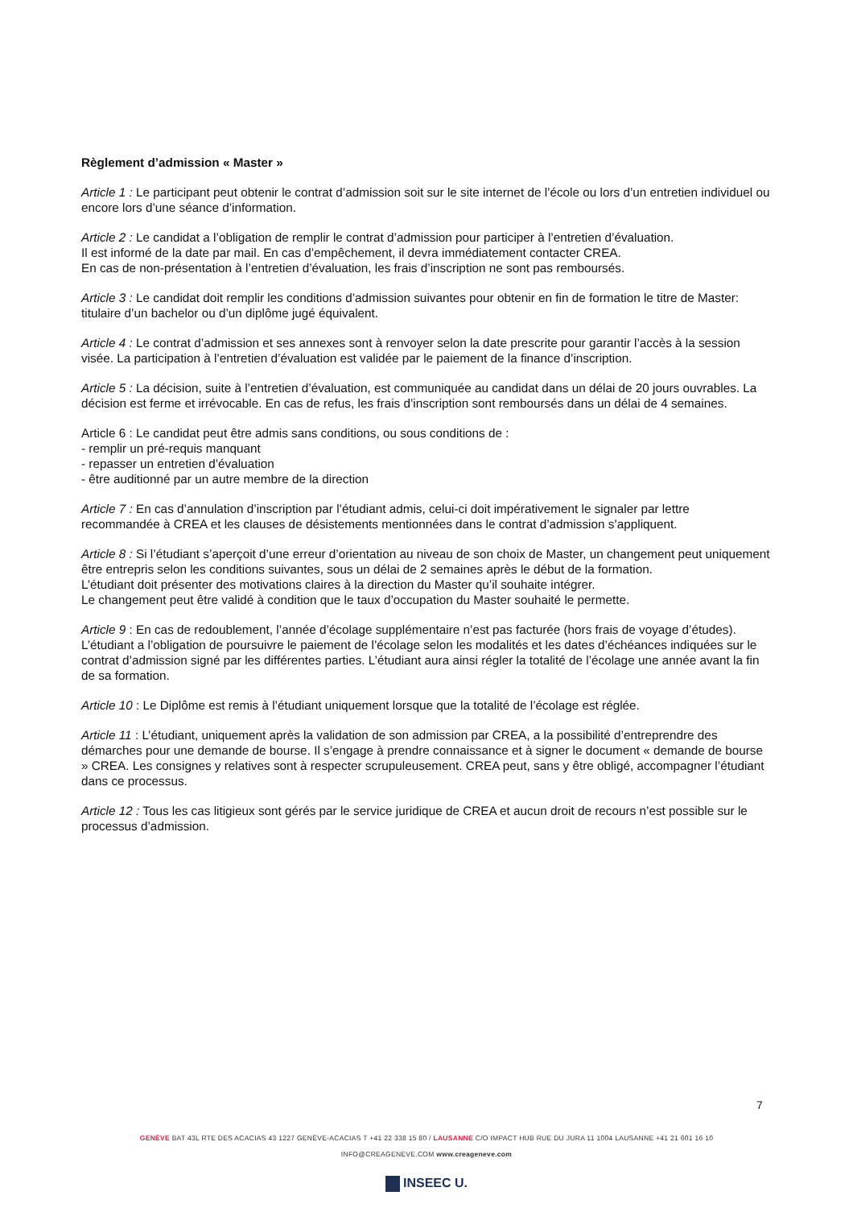Règlement d’admission « Master »
Article 1 : Le participant peut obtenir le contrat d’admission soit sur le site internet de l’école ou lors d’un entretien individuel ou encore lors d’une séance d’information.
Article 2 : Le candidat a l’obligation de remplir le contrat d’admission pour participer à l’entretien d’évaluation.
Il est informé de la date par mail. En cas d’empêchement, il devra immédiatement contacter CREA.
En cas de non-présentation à l’entretien d’évaluation, les frais d’inscription ne sont pas remboursés.
Article 3 : Le candidat doit remplir les conditions d’admission suivantes pour obtenir en fin de formation le titre de Master: titulaire d’un bachelor ou d’un diplôme jugé équivalent.
Article 4 : Le contrat d’admission et ses annexes sont à renvoyer selon la date prescrite pour garantir l’accès à la session visée. La participation à l’entretien d’évaluation est validée par le paiement de la finance d’inscription.
Article 5 : La décision, suite à l’entretien d’évaluation, est communiquée au candidat dans un délai de 20 jours ouvrables. La décision est ferme et irrévocable. En cas de refus, les frais d’inscription sont remboursés dans un délai de 4 semaines.
Article 6 : Le candidat peut être admis sans conditions, ou sous conditions de :
- remplir un pré-requis manquant
- repasser un entretien d’évaluation
- être auditionné par un autre membre de la direction
Article 7 : En cas d’annulation d’inscription par l’étudiant admis, celui-ci doit impérativement le signaler par lettre recommandée à CREA et les clauses de désistements mentionnées dans le contrat d’admission s’appliquent.
Article 8 : Si l’étudiant s’aperçoit d’une erreur d’orientation au niveau de son choix de Master, un changement peut uniquement être entrepris selon les conditions suivantes, sous un délai de 2 semaines après le début de la formation.
L’étudiant doit présenter des motivations claires à la direction du Master qu’il souhaite intégrer.
Le changement peut être validé à condition que le taux d’occupation du Master souhaité le permette.
Article 9 : En cas de redoublement, l’année d’écolage supplémentaire n’est pas facturée (hors frais de voyage d’études). L’étudiant a l’obligation de poursuivre le paiement de l’écolage selon les modalités et les dates d’échéances indiquées sur le contrat d’admission signé par les différentes parties. L’étudiant aura ainsi régler la totalité de l’écolage une année avant la fin de sa formation.
Article 10 : Le Diplôme est remis à l’étudiant uniquement lorsque que la totalité de l’écolage est réglée.
Article 11 : L’étudiant, uniquement après la validation de son admission par CREA, a la possibilité d’entreprendre des démarches pour une demande de bourse. Il s’engage à prendre connaissance et à signer le document « demande de bourse » CREA. Les consignes y relatives sont à respecter scrupuleusement. CREA peut, sans y être obligé, accompagner l’étudiant dans ce processus.
Article 12 : Tous les cas litigieux sont gérés par le service juridique de CREA et aucun droit de recours n’est possible sur le processus d’admission.
7
GENÈVE BAT 43L RTE DES ACACIAS 43 1227 GENÈVE-ACACIAS T +41 22 338 15 80 / LAUSANNE C/O IMPACT HUB RUE DU JURA 11 1004 LAUSANNE +41 21 601 16 10
INFO@CREAGENEVE.COM www.creageneve.com
INSEEC U.